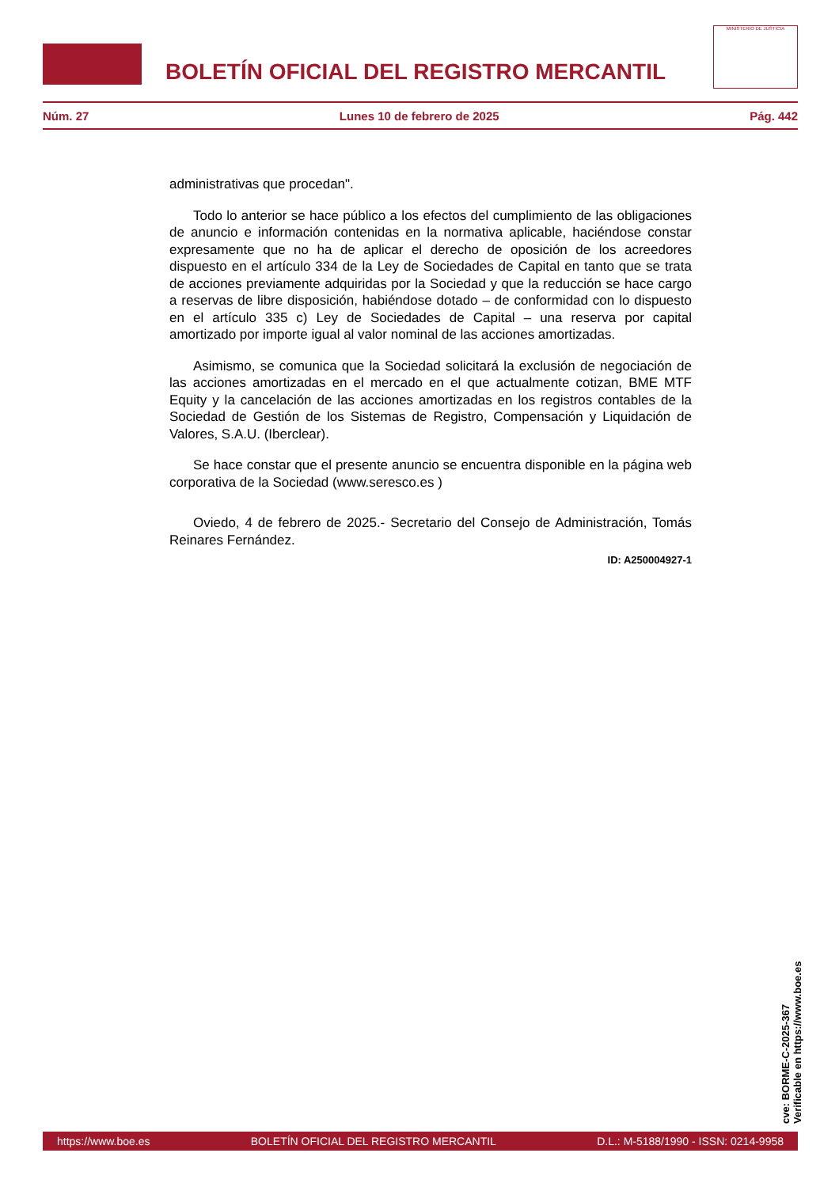BOLETÍN OFICIAL DEL REGISTRO MERCANTIL
MINISTERIO DE JUSTICIA
Núm. 27 Lunes 10 de febrero de 2025 Pág. 442
administrativas que procedan".
Todo lo anterior se hace público a los efectos del cumplimiento de las obligaciones de anuncio e información contenidas en la normativa aplicable, haciéndose constar expresamente que no ha de aplicar el derecho de oposición de los acreedores dispuesto en el artículo 334 de la Ley de Sociedades de Capital en tanto que se trata de acciones previamente adquiridas por la Sociedad y que la reducción se hace cargo a reservas de libre disposición, habiéndose dotado – de conformidad con lo dispuesto en el artículo 335 c) Ley de Sociedades de Capital – una reserva por capital amortizado por importe igual al valor nominal de las acciones amortizadas.
Asimismo, se comunica que la Sociedad solicitará la exclusión de negociación de las acciones amortizadas en el mercado en el que actualmente cotizan, BME MTF Equity y la cancelación de las acciones amortizadas en los registros contables de la Sociedad de Gestión de los Sistemas de Registro, Compensación y Liquidación de Valores, S.A.U. (Iberclear).
Se hace constar que el presente anuncio se encuentra disponible en la página web corporativa de la Sociedad (www.seresco.es )
Oviedo, 4 de febrero de 2025.- Secretario del Consejo de Administración, Tomás Reinares Fernández.
ID: A250004927-1
cve: BORME-C-2025-367
Verificable en https://www.boe.es
https://www.boe.es BOLETÍN OFICIAL DEL REGISTRO MERCANTIL D.L.: M-5188/1990 - ISSN: 0214-9958